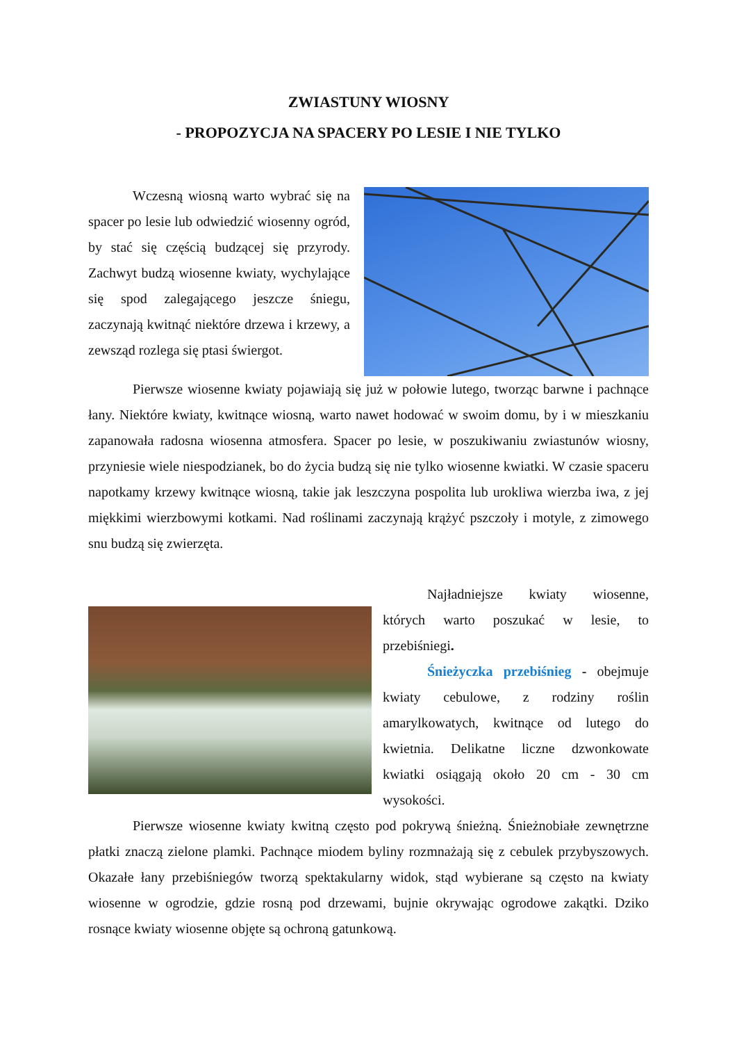ZWIASTUNY WIOSNY
- PROPOZYCJA NA SPACERY PO LESIE I NIE TYLKO
Wczesną wiosną warto wybrać się na spacer po lesie lub odwiedzić wiosenny ogród, by stać się częścią budzącej się przyrody. Zachwyt budzą wiosenne kwiaty, wychylające się spod zalegającego jeszcze śniegu, zaczynają kwitnąć niektóre drzewa i krzewy, a zewsząd rozlega się ptasi świergot.
Pierwsze wiosenne kwiaty pojawiają się już w połowie lutego, tworząc barwne i pachnące łany. Niektóre kwiaty, kwitnące wiosną, warto nawet hodować w swoim domu, by i w mieszkaniu zapanowała radosna wiosenna atmosfera. Spacer po lesie, w poszukiwaniu zwiastunów wiosny, przyniesie wiele niespodzianek, bo do życia budzą się nie tylko wiosenne kwiatki. W czasie spaceru napotkamy krzewy kwitnące wiosną, takie jak leszczyna pospolita lub urokliwa wierzba iwa, z jej miękkimi wierzbowymi kotkami. Nad roślinami zaczynają krążyć pszczoły i motyle, z zimowego snu budzą się zwierzęta.
Najładniejsze kwiaty wiosenne, których warto poszukać w lesie, to przebiśniegi.
Śnieżyczka przebiśnieg - obejmuje kwiaty cebulowe, z rodziny roślin amarylkowatych, kwitnące od lutego do kwietnia. Delikatne liczne dzwonkowate kwiatki osiągają około 20 cm - 30 cm wysokości.
Pierwsze wiosenne kwiaty kwitną często pod pokrywą śnieżną. Śnieżnobiałe zewnętrzne płatki znaczą zielone plamki. Pachnące miodem byliny rozmnażają się z cebulek przybyszowych. Okazałe łany przebiśniegów tworzą spektakularny widok, stąd wybierane są często na kwiaty wiosenne w ogrodzie, gdzie rosną pod drzewami, bujnie okrywając ogrodowe zakątki. Dziko rosnące kwiaty wiosenne objęte są ochroną gatunkową.